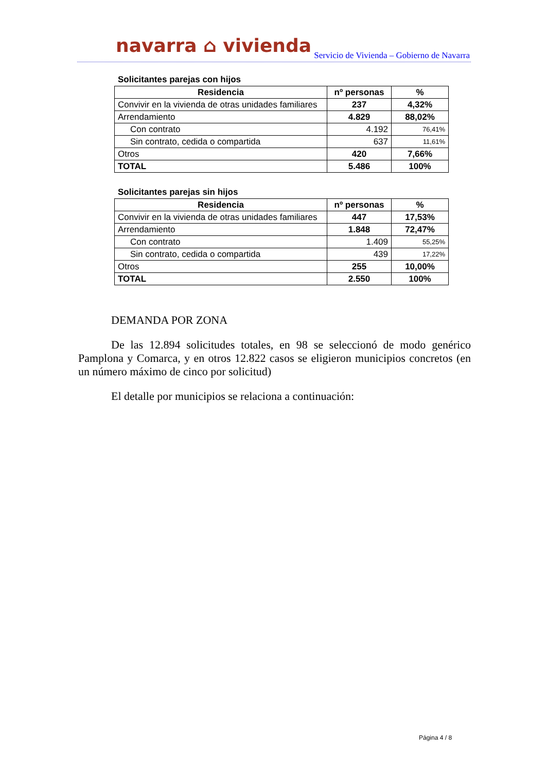navarra ⌂ vivienda
Servicio de Vivienda – Gobierno de Navarra
Solicitantes parejas con hijos
| Residencia | nº personas | % |
| --- | --- | --- |
| Convivir en la vivienda de otras unidades familiares | 237 | 4,32% |
| Arrendamiento | 4.829 | 88,02% |
| Con contrato | 4.192 | 76,41% |
| Sin contrato, cedida o compartida | 637 | 11,61% |
| Otros | 420 | 7,66% |
| TOTAL | 5.486 | 100% |
Solicitantes parejas sin hijos
| Residencia | nº personas | % |
| --- | --- | --- |
| Convivir en la vivienda de otras unidades familiares | 447 | 17,53% |
| Arrendamiento | 1.848 | 72,47% |
| Con contrato | 1.409 | 55,25% |
| Sin contrato, cedida o compartida | 439 | 17,22% |
| Otros | 255 | 10,00% |
| TOTAL | 2.550 | 100% |
DEMANDA POR ZONA
De las 12.894 solicitudes totales, en 98 se seleccionó de modo genérico Pamplona y Comarca, y en otros 12.822 casos se eligieron municipios concretos (en un número máximo de cinco por solicitud)
El detalle por municipios se relaciona a continuación:
Página 4 / 8